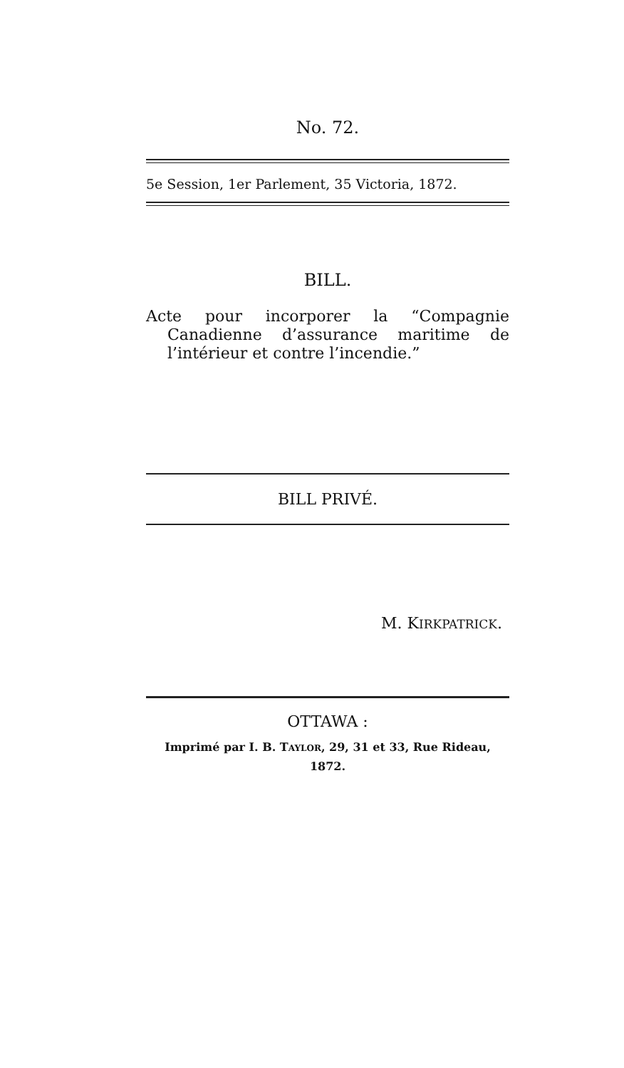No. 72.
5e Session, 1er Parlement, 35 Victoria, 1872.
BILL.
Acte pour incorporer la “Compagnie Canadienne d’assurance maritime de l’intérieur et contre l’incendie.”
BILL PRIVÉ.
M. KIRKPATRICK.
OTTAWA :
Imprimé par I. B. TAYLOR, 29, 31 et 33, Rue Rideau,
1872.